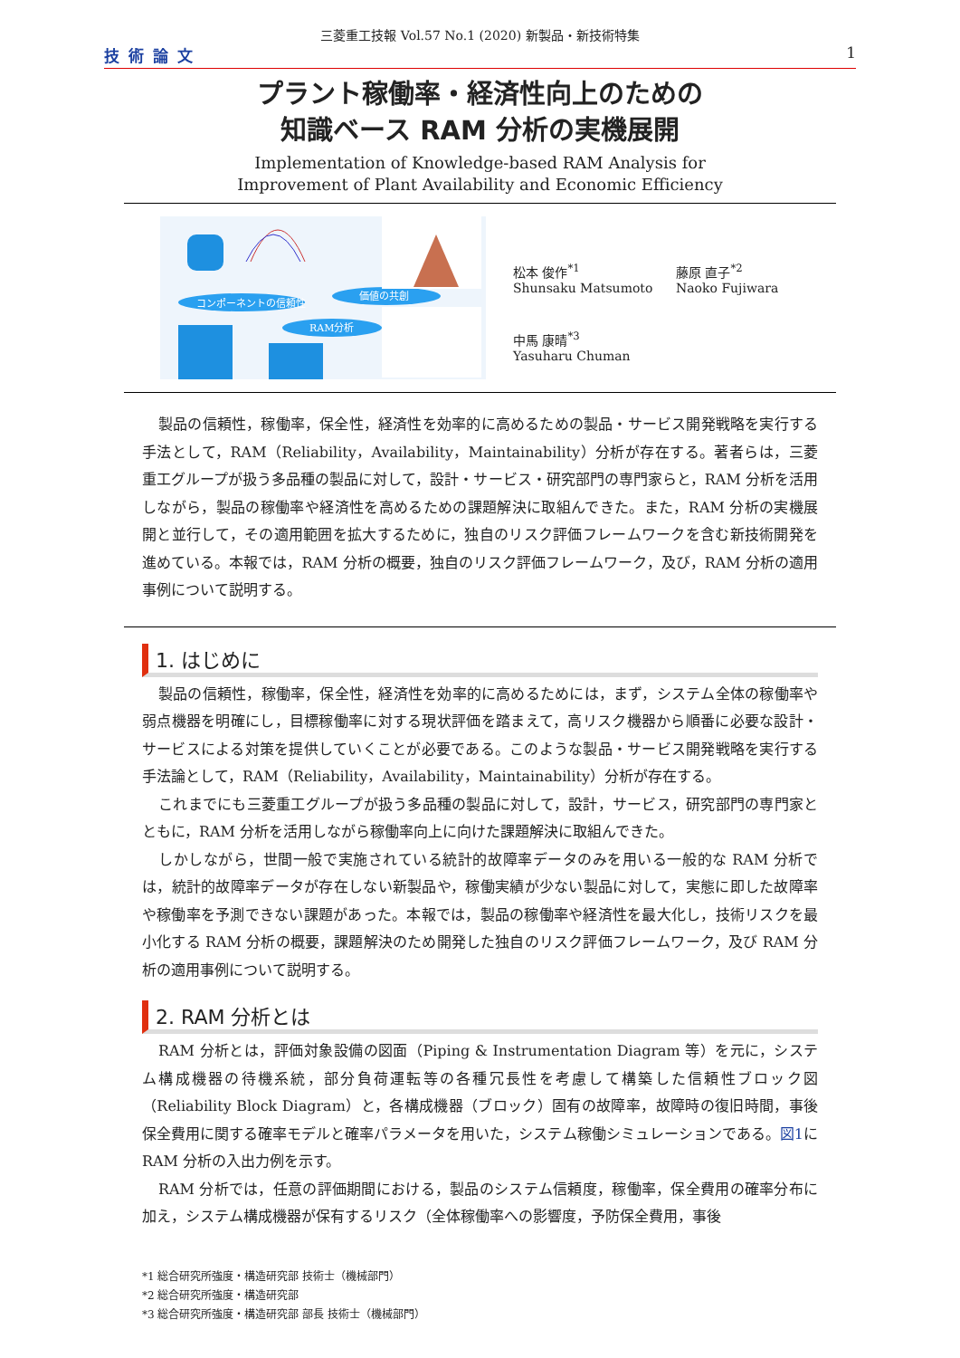三菱重工技報 Vol.57 No.1 (2020) 新製品・新技術特集
技術論文 1
プラント稼働率・経済性向上のための
知識ベース RAM 分析の実機展開
Implementation of Knowledge-based RAM Analysis for
Improvement of Plant Availability and Economic Efficiency
コンポーネントの信頼性
価値の共創
RAM分析
松本 俊作<sup>*1</sup>
Shunsaku Matsumoto
藤原 直子<sup>*2</sup>
Naoko Fujiwara
中馬 康晴<sup>*3</sup>
Yasuharu Chuman
製品の信頼性，稼働率，保全性，経済性を効率的に高めるための製品・サービス開発戦略を実行する手法として，RAM（Reliability，Availability，Maintainability）分析が存在する。著者らは，三菱重工グループが扱う多品種の製品に対して，設計・サービス・研究部門の専門家らと，RAM 分析を活用しながら，製品の稼働率や経済性を高めるための課題解決に取組んできた。また，RAM 分析の実機展開と並行して，その適用範囲を拡大するために，独自のリスク評価フレームワークを含む新技術開発を進めている。本報では，RAM 分析の概要，独自のリスク評価フレームワーク，及び，RAM 分析の適用事例について説明する。
1. はじめに
製品の信頼性，稼働率，保全性，経済性を効率的に高めるためには，まず，システム全体の稼働率や弱点機器を明確にし，目標稼働率に対する現状評価を踏まえて，高リスク機器から順番に必要な設計・サービスによる対策を提供していくことが必要である。このような製品・サービス開発戦略を実行する手法論として，RAM（Reliability，Availability，Maintainability）分析が存在する。
これまでにも三菱重工グループが扱う多品種の製品に対して，設計，サービス，研究部門の専門家とともに，RAM 分析を活用しながら稼働率向上に向けた課題解決に取組んできた。
しかしながら，世間一般で実施されている統計的故障率データのみを用いる一般的な RAM 分析では，統計的故障率データが存在しない新製品や，稼働実績が少ない製品に対して，実態に即した故障率や稼働率を予測できない課題があった。本報では，製品の稼働率や経済性を最大化し，技術リスクを最小化する RAM 分析の概要，課題解決のため開発した独自のリスク評価フレームワーク，及び RAM 分析の適用事例について説明する。
2. RAM 分析とは
RAM 分析とは，評価対象設備の図面（Piping & Instrumentation Diagram 等）を元に，システム構成機器の待機系統，部分負荷運転等の各種冗長性を考慮して構築した信頼性ブロック図（Reliability Block Diagram）と，各構成機器（ブロック）固有の故障率，故障時の復旧時間，事後保全費用に関する確率モデルと確率パラメータを用いた，システム稼働シミュレーションである。図1に RAM 分析の入出力例を示す。
RAM 分析では，任意の評価期間における，製品のシステム信頼度，稼働率，保全費用の確率分布に加え，システム構成機器が保有するリスク（全体稼働率への影響度，予防保全費用，事後
*1 総合研究所強度・構造研究部 技術士（機械部門）
*2 総合研究所強度・構造研究部
*3 総合研究所強度・構造研究部 部長 技術士（機械部門）